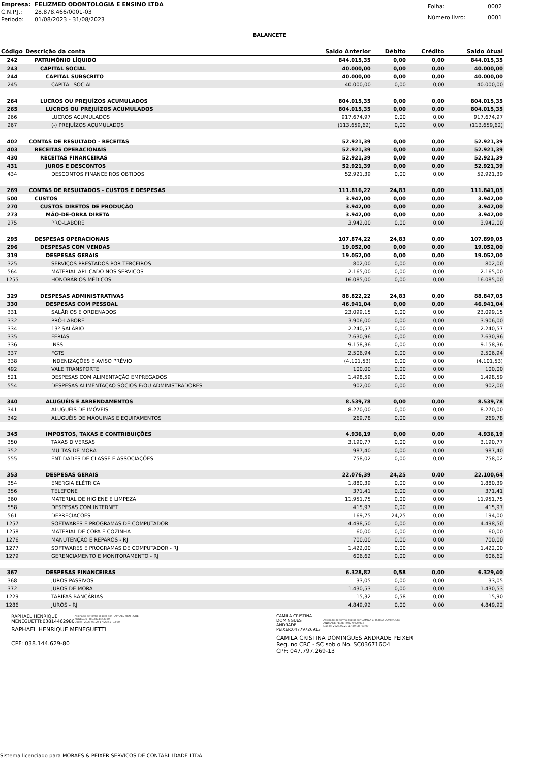| Empresa: | FELIZMED ODONTOLOGIA E ENSINO LTDA |
| C.N.P.J.: | 28.878.466/0001-03 |
| Período: | 01/08/2023 - 31/08/2023 |
| Folha: | 0002 |
| Número livro: | 0001 |
BALANCETE
| Código | Descrição da conta | Saldo Anterior | Débito | Crédito | Saldo Atual |
| --- | --- | --- | --- | --- | --- |
| 242 | PATRIMÔNIO LÍQUIDO | 844.015,35 | 0,00 | 0,00 | 844.015,35 |
| 243 | CAPITAL SOCIAL | 40.000,00 | 0,00 | 0,00 | 40.000,00 |
| 244 | CAPITAL SUBSCRITO | 40.000,00 | 0,00 | 0,00 | 40.000,00 |
| 245 | CAPITAL SOCIAL | 40.000,00 | 0,00 | 0,00 | 40.000,00 |
| 264 | LUCROS OU PREJUÍZOS ACUMULADOS | 804.015,35 | 0,00 | 0,00 | 804.015,35 |
| 265 | LUCROS OU PREJUÍZOS ACUMULADOS | 804.015,35 | 0,00 | 0,00 | 804.015,35 |
| 266 | LUCROS ACUMULADOS | 917.674,97 | 0,00 | 0,00 | 917.674,97 |
| 267 | (-) PREJUÍZOS ACUMULADOS | (113.659,62) | 0,00 | 0,00 | (113.659,62) |
| 402 | CONTAS DE RESULTADO - RECEITAS | 52.921,39 | 0,00 | 0,00 | 52.921,39 |
| 403 | RECEITAS OPERACIONAIS | 52.921,39 | 0,00 | 0,00 | 52.921,39 |
| 430 | RECEITAS FINANCEIRAS | 52.921,39 | 0,00 | 0,00 | 52.921,39 |
| 431 | JUROS E DESCONTOS | 52.921,39 | 0,00 | 0,00 | 52.921,39 |
| 434 | DESCONTOS FINANCEIROS OBTIDOS | 52.921,39 | 0,00 | 0,00 | 52.921,39 |
| 269 | CONTAS DE RESULTADOS - CUSTOS E DESPESAS | 111.816,22 | 24,83 | 0,00 | 111.841,05 |
| 500 | CUSTOS | 3.942,00 | 0,00 | 0,00 | 3.942,00 |
| 270 | CUSTOS DIRETOS DE PRODUÇÃO | 3.942,00 | 0,00 | 0,00 | 3.942,00 |
| 273 | MÃO-DE-OBRA DIRETA | 3.942,00 | 0,00 | 0,00 | 3.942,00 |
| 275 | PRÓ-LABORE | 3.942,00 | 0,00 | 0,00 | 3.942,00 |
| 295 | DESPESAS OPERACIONAIS | 107.874,22 | 24,83 | 0,00 | 107.899,05 |
| 296 | DESPESAS COM VENDAS | 19.052,00 | 0,00 | 0,00 | 19.052,00 |
| 319 | DESPESAS GERAIS | 19.052,00 | 0,00 | 0,00 | 19.052,00 |
| 325 | SERVIÇOS PRESTADOS POR TERCEIROS | 802,00 | 0,00 | 0,00 | 802,00 |
| 564 | MATERIAL APLICADO NOS SERVIÇOS | 2.165,00 | 0,00 | 0,00 | 2.165,00 |
| 1255 | HONORÁRIOS MÉDICOS | 16.085,00 | 0,00 | 0,00 | 16.085,00 |
| 329 | DESPESAS ADMINISTRATIVAS | 88.822,22 | 24,83 | 0,00 | 88.847,05 |
| 330 | DESPESAS COM PESSOAL | 46.941,04 | 0,00 | 0,00 | 46.941,04 |
| 331 | SALÁRIOS E ORDENADOS | 23.099,15 | 0,00 | 0,00 | 23.099,15 |
| 332 | PRÓ-LABORE | 3.906,00 | 0,00 | 0,00 | 3.906,00 |
| 334 | 13º SALÁRIO | 2.240,57 | 0,00 | 0,00 | 2.240,57 |
| 335 | FÉRIAS | 7.630,96 | 0,00 | 0,00 | 7.630,96 |
| 336 | INSS | 9.158,36 | 0,00 | 0,00 | 9.158,36 |
| 337 | FGTS | 2.506,94 | 0,00 | 0,00 | 2.506,94 |
| 338 | INDENIZAÇÕES E AVISO PRÉVIO | (4.101,53) | 0,00 | 0,00 | (4.101,53) |
| 492 | VALE TRANSPORTE | 100,00 | 0,00 | 0,00 | 100,00 |
| 521 | DESPESAS COM ALIMENTAÇÃO EMPREGADOS | 1.498,59 | 0,00 | 0,00 | 1.498,59 |
| 554 | DESPESAS ALIMENTAÇÃO SÓCIOS E/OU ADMINISTRADORES | 902,00 | 0,00 | 0,00 | 902,00 |
| 340 | ALUGUÉIS E ARRENDAMENTOS | 8.539,78 | 0,00 | 0,00 | 8.539,78 |
| 341 | ALUGUÉIS DE IMÓVEIS | 8.270,00 | 0,00 | 0,00 | 8.270,00 |
| 342 | ALUGUÉIS DE MÁQUINAS E EQUIPAMENTOS | 269,78 | 0,00 | 0,00 | 269,78 |
| 345 | IMPOSTOS, TAXAS E CONTRIBUIÇÕES | 4.936,19 | 0,00 | 0,00 | 4.936,19 |
| 350 | TAXAS DIVERSAS | 3.190,77 | 0,00 | 0,00 | 3.190,77 |
| 352 | MULTAS DE MORA | 987,40 | 0,00 | 0,00 | 987,40 |
| 555 | ENTIDADES DE CLASSE E ASSOCIAÇÕES | 758,02 | 0,00 | 0,00 | 758,02 |
| 353 | DESPESAS GERAIS | 22.076,39 | 24,25 | 0,00 | 22.100,64 |
| 354 | ENERGIA ELÉTRICA | 1.880,39 | 0,00 | 0,00 | 1.880,39 |
| 356 | TELEFONE | 371,41 | 0,00 | 0,00 | 371,41 |
| 360 | MATERIAL DE HIGIENE E LIMPEZA | 11.951,75 | 0,00 | 0,00 | 11.951,75 |
| 558 | DESPESAS COM INTERNET | 415,97 | 0,00 | 0,00 | 415,97 |
| 561 | DEPRECIAÇÕES | 169,75 | 24,25 | 0,00 | 194,00 |
| 1257 | SOFTWARES E PROGRAMAS DE COMPUTADOR | 4.498,50 | 0,00 | 0,00 | 4.498,50 |
| 1258 | MATERIAL DE COPA E COZINHA | 60,00 | 0,00 | 0,00 | 60,00 |
| 1276 | MANUTENÇÃO E REPAROS - RJ | 700,00 | 0,00 | 0,00 | 700,00 |
| 1277 | SOFTWARES E PROGRAMAS DE COMPUTADOR - RJ | 1.422,00 | 0,00 | 0,00 | 1.422,00 |
| 1279 | GERENCIAMENTO E MONITORAMENTO - RJ | 606,62 | 0,00 | 0,00 | 606,62 |
| 367 | DESPESAS FINANCEIRAS | 6.328,82 | 0,58 | 0,00 | 6.329,40 |
| 368 | JUROS PASSIVOS | 33,05 | 0,00 | 0,00 | 33,05 |
| 372 | JUROS DE MORA | 1.430,53 | 0,00 | 0,00 | 1.430,53 |
| 1229 | TARIFAS BANCÁRIAS | 15,32 | 0,58 | 0,00 | 15,90 |
| 1286 | JUROS - RJ | 4.849,92 | 0,00 | 0,00 | 4.849,92 |
RAPHAEL HENRIQUE
MENEGUETTI:03814462980 Assinado de forma digital por RAPHAEL HENRIQUE MENEGUETTI:03814462980
Dados: 2023.09.20 17:26:51 -03'00'
RAPHAEL HENRIQUE MENEGUETTI
CPF: 038.144.629-80
CAMILA CRISTINA DOMINGUES
ANDRADE PEIXER:04779726913 Assinado de forma digital por CAMILA CRISTINA DOMINGUES ANDRADE PEIXER:04779726913
Dados: 2023.09.20 17:29:08 -03'00'
CAMILA CRISTINA DOMINGUES ANDRADE PEIXER
Reg. no CRC - SC sob o No. SC036716O4
CPF: 047.797.269-13
Sistema licenciado para MORAES & PEIXER SERVICOS DE CONTABILIDADE LTDA